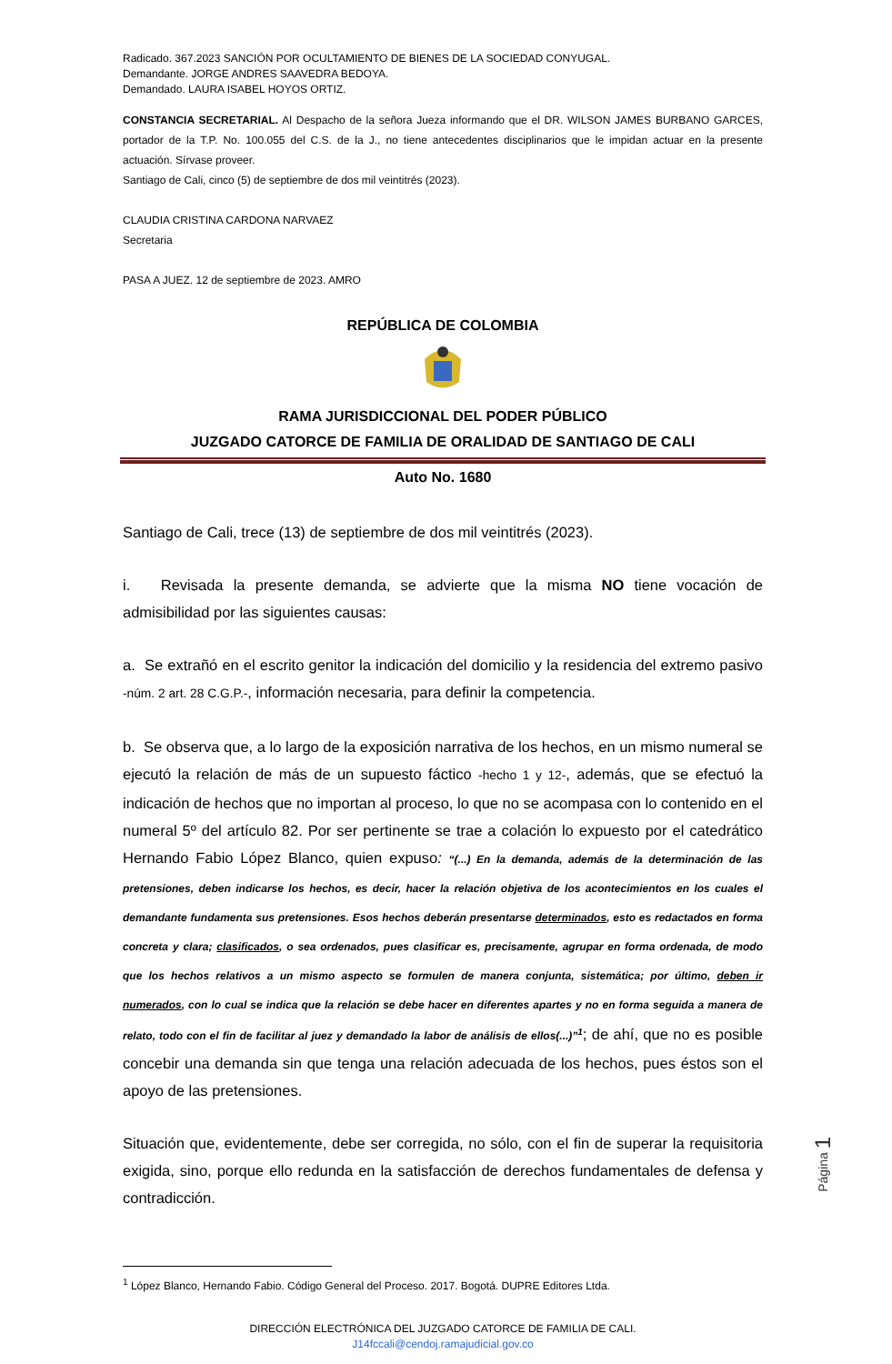Radicado. 367.2023 SANCIÓN POR OCULTAMIENTO DE BIENES DE LA SOCIEDAD CONYUGAL.
Demandante. JORGE ANDRES SAAVEDRA BEDOYA.
Demandado. LAURA ISABEL HOYOS ORTIZ.
CONSTANCIA SECRETARIAL. Al Despacho de la señora Jueza informando que el DR. WILSON JAMES BURBANO GARCES, portador de la T.P. No. 100.055 del C.S. de la J., no tiene antecedentes disciplinarios que le impidan actuar en la presente actuación. Sírvase proveer.
Santiago de Cali, cinco (5) de septiembre de dos mil veintitrés (2023).
CLAUDIA CRISTINA CARDONA NARVAEZ
Secretaria
PASA A JUEZ. 12 de septiembre de 2023. AMRO
REPÚBLICA DE COLOMBIA
RAMA JURISDICCIONAL DEL PODER PÚBLICO
JUZGADO CATORCE DE FAMILIA DE ORALIDAD DE SANTIAGO DE CALI
Auto No. 1680
Santiago de Cali, trece (13) de septiembre de dos mil veintitrés (2023).
i. Revisada la presente demanda, se advierte que la misma NO tiene vocación de admisibilidad por las siguientes causas:
a. Se extrañó en el escrito genitor la indicación del domicilio y la residencia del extremo pasivo -núm. 2 art. 28 C.G.P.-, información necesaria, para definir la competencia.
b. Se observa que, a lo largo de la exposición narrativa de los hechos, en un mismo numeral se ejecutó la relación de más de un supuesto fáctico -hecho 1 y 12-, además, que se efectuó la indicación de hechos que no importan al proceso, lo que no se acompasa con lo contenido en el numeral 5º del artículo 82. Por ser pertinente se trae a colación lo expuesto por el catedrático Hernando Fabio López Blanco, quien expuso: “(...) En la demanda, además de la determinación de las pretensiones, deben indicarse los hechos, es decir, hacer la relación objetiva de los acontecimientos en los cuales el demandante fundamenta sus pretensiones. Esos hechos deberán presentarse determinados, esto es redactados en forma concreta y clara; clasificados, o sea ordenados, pues clasificar es, precisamente, agrupar en forma ordenada, de modo que los hechos relativos a un mismo aspecto se formulen de manera conjunta, sistemática; por último, deben ir numerados, con lo cual se indica que la relación se debe hacer en diferentes apartes y no en forma seguida a manera de relato, todo con el fin de facilitar al juez y demandado la labor de análisis de ellos(...)”<sup>1</sup>; de ahí, que no es posible concebir una demanda sin que tenga una relación adecuada de los hechos, pues éstos son el apoyo de las pretensiones.
Situación que, evidentemente, debe ser corregida, no sólo, con el fin de superar la requisitoria exigida, sino, porque ello redunda en la satisfacción de derechos fundamentales de defensa y contradicción.
<sup>1</sup> López Blanco, Hernando Fabio. Código General del Proceso. 2017. Bogotá. DUPRE Editores Ltda.
DIRECCIÓN ELECTRÓNICA DEL JUZGADO CATORCE DE FAMILIA DE CALI.
J14fccali@cendoj.ramajudicial.gov.co
Página 1